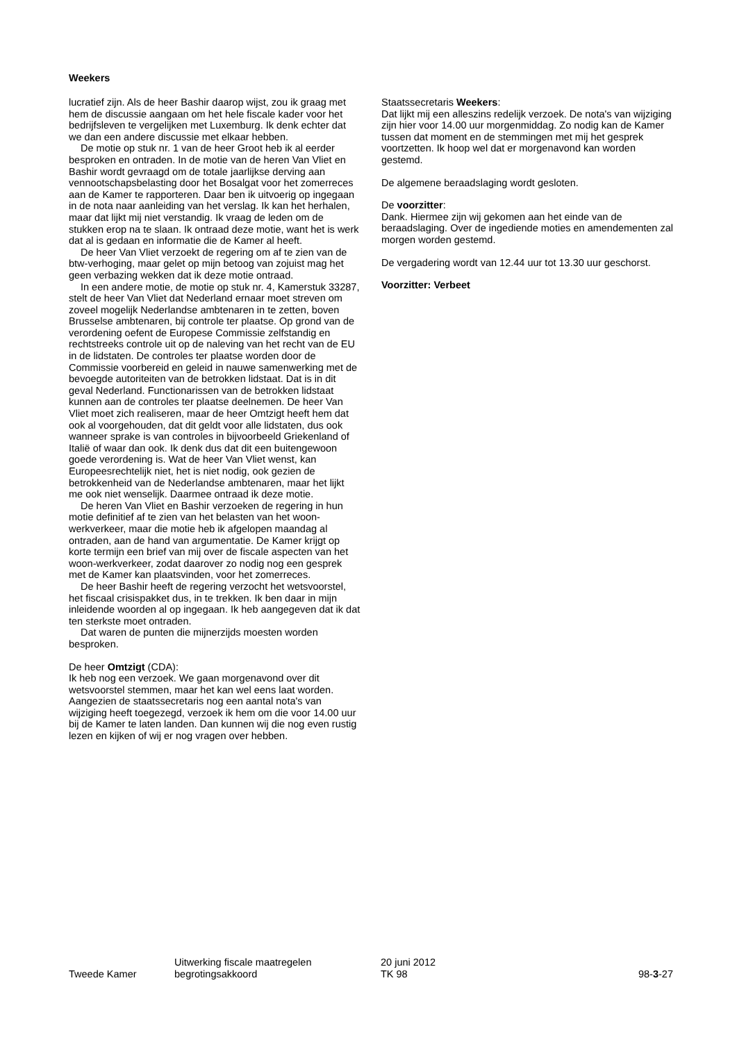Weekers
lucratief zijn. Als de heer Bashir daarop wijst, zou ik graag met hem de discussie aangaan om het hele fiscale kader voor het bedrijfsleven te vergelijken met Luxemburg. Ik denk echter dat we dan een andere discussie met elkaar hebben.
De motie op stuk nr. 1 van de heer Groot heb ik al eerder besproken en ontraden. In de motie van de heren Van Vliet en Bashir wordt gevraagd om de totale jaarlijkse derving aan vennootschapsbelasting door het Bosalgat voor het zomerreces aan de Kamer te rapporteren. Daar ben ik uitvoerig op ingegaan in de nota naar aanleiding van het verslag. Ik kan het herhalen, maar dat lijkt mij niet verstandig. Ik vraag de leden om de stukken erop na te slaan. Ik ontraad deze motie, want het is werk dat al is gedaan en informatie die de Kamer al heeft.
De heer Van Vliet verzoekt de regering om af te zien van de btw-verhoging, maar gelet op mijn betoog van zojuist mag het geen verbazing wekken dat ik deze motie ontraad.
In een andere motie, de motie op stuk nr. 4, Kamerstuk 33287, stelt de heer Van Vliet dat Nederland ernaar moet streven om zoveel mogelijk Nederlandse ambtenaren in te zetten, boven Brusselse ambtenaren, bij controle ter plaatse. Op grond van de verordening oefent de Europese Commissie zelfstandig en rechtstreeks controle uit op de naleving van het recht van de EU in de lidstaten. De controles ter plaatse worden door de Commissie voorbereid en geleid in nauwe samenwerking met de bevoegde autoriteiten van de betrokken lidstaat. Dat is in dit geval Nederland. Functionarissen van de betrokken lidstaat kunnen aan de controles ter plaatse deelnemen. De heer Van Vliet moet zich realiseren, maar de heer Omtzigt heeft hem dat ook al voorgehouden, dat dit geldt voor alle lidstaten, dus ook wanneer sprake is van controles in bijvoorbeeld Griekenland of Italië of waar dan ook. Ik denk dus dat dit een buitengewoon goede verordening is. Wat de heer Van Vliet wenst, kan Europeesrechtelijk niet, het is niet nodig, ook gezien de betrokkenheid van de Nederlandse ambtenaren, maar het lijkt me ook niet wenselijk. Daarmee ontraad ik deze motie.
De heren Van Vliet en Bashir verzoeken de regering in hun motie definitief af te zien van het belasten van het woon-werkverkeer, maar die motie heb ik afgelopen maandag al ontraden, aan de hand van argumentatie. De Kamer krijgt op korte termijn een brief van mij over de fiscale aspecten van het woon-werkverkeer, zodat daarover zo nodig nog een gesprek met de Kamer kan plaatsvinden, voor het zomerreces.
De heer Bashir heeft de regering verzocht het wetsvoorstel, het fiscaal crisispakket dus, in te trekken. Ik ben daar in mijn inleidende woorden al op ingegaan. Ik heb aangegeven dat ik dat ten sterkste moet ontraden.
Dat waren de punten die mijnerzijds moesten worden besproken.
De heer Omtzigt (CDA):
Ik heb nog een verzoek. We gaan morgenavond over dit wetsvoorstel stemmen, maar het kan wel eens laat worden. Aangezien de staatssecretaris nog een aantal nota's van wijziging heeft toegezegd, verzoek ik hem om die voor 14.00 uur bij de Kamer te laten landen. Dan kunnen wij die nog even rustig lezen en kijken of wij er nog vragen over hebben.
Staatssecretaris Weekers:
Dat lijkt mij een alleszins redelijk verzoek. De nota's van wijziging zijn hier voor 14.00 uur morgenmiddag. Zo nodig kan de Kamer tussen dat moment en de stemmingen met mij het gesprek voortzetten. Ik hoop wel dat er morgenavond kan worden gestemd.
De algemene beraadslaging wordt gesloten.
De voorzitter:
Dank. Hiermee zijn wij gekomen aan het einde van de beraadslaging. Over de ingediende moties en amendementen zal morgen worden gestemd.
De vergadering wordt van 12.44 uur tot 13.30 uur geschorst.
Voorzitter: Verbeet
Tweede Kamer
Uitwerking fiscale maatregelen
begrotingsakkoord
20 juni 2012
TK 98
98-3-27